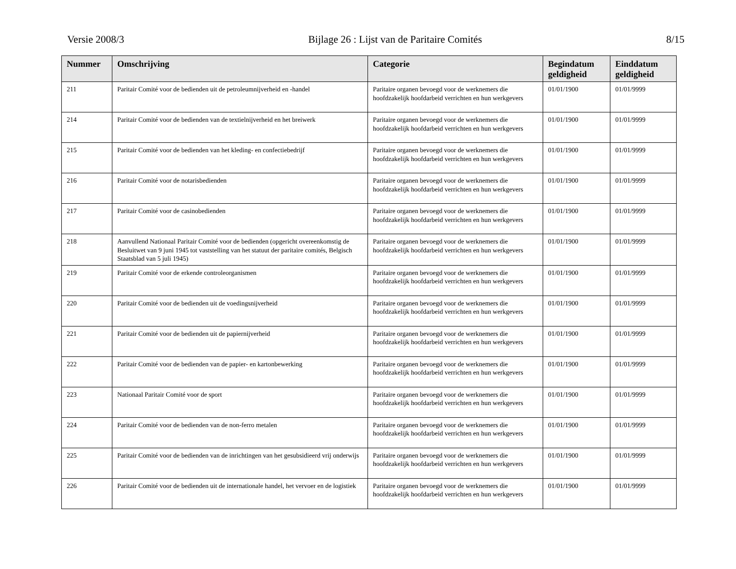Versie 2008/3 Bijlage 26 : Lijst van de Paritaire Comités 8/15
| Nummer | Omschrijving | Categorie | Begindatum geldigheid | Einddatum geldigheid |
| --- | --- | --- | --- | --- |
| 211 | Paritair Comité voor de bedienden uit de petroleumnijverheid en -handel | Paritaire organen bevoegd voor de werknemers die hoofdzakelijk hoofdarbeid verrichten en hun werkgevers | 01/01/1900 | 01/01/9999 |
| 214 | Paritair Comité voor de bedienden van de textielnijverheid en het breiwerk | Paritaire organen bevoegd voor de werknemers die hoofdzakelijk hoofdarbeid verrichten en hun werkgevers | 01/01/1900 | 01/01/9999 |
| 215 | Paritair Comité voor de bedienden van het kleding- en confectiebedrijf | Paritaire organen bevoegd voor de werknemers die hoofdzakelijk hoofdarbeid verrichten en hun werkgevers | 01/01/1900 | 01/01/9999 |
| 216 | Paritair Comité voor de notarisbedienden | Paritaire organen bevoegd voor de werknemers die hoofdzakelijk hoofdarbeid verrichten en hun werkgevers | 01/01/1900 | 01/01/9999 |
| 217 | Paritair Comité voor de casinobedienden | Paritaire organen bevoegd voor de werknemers die hoofdzakelijk hoofdarbeid verrichten en hun werkgevers | 01/01/1900 | 01/01/9999 |
| 218 | Aanvullend Nationaal Paritair Comité voor de bedienden (opgericht overeenkomstig de Besluitwet van 9 juni 1945 tot vaststelling van het statuut der paritaire comités, Belgisch Staatsblad van 5 juli 1945) | Paritaire organen bevoegd voor de werknemers die hoofdzakelijk hoofdarbeid verrichten en hun werkgevers | 01/01/1900 | 01/01/9999 |
| 219 | Paritair Comité voor de erkende controleorganismen | Paritaire organen bevoegd voor de werknemers die hoofdzakelijk hoofdarbeid verrichten en hun werkgevers | 01/01/1900 | 01/01/9999 |
| 220 | Paritair Comité voor de bedienden uit de voedingsnijverheid | Paritaire organen bevoegd voor de werknemers die hoofdzakelijk hoofdarbeid verrichten en hun werkgevers | 01/01/1900 | 01/01/9999 |
| 221 | Paritair Comité voor de bedienden uit de papiernijverheid | Paritaire organen bevoegd voor de werknemers die hoofdzakelijk hoofdarbeid verrichten en hun werkgevers | 01/01/1900 | 01/01/9999 |
| 222 | Paritair Comité voor de bedienden van de papier- en kartonbewerking | Paritaire organen bevoegd voor de werknemers die hoofdzakelijk hoofdarbeid verrichten en hun werkgevers | 01/01/1900 | 01/01/9999 |
| 223 | Nationaal Paritair Comité voor de sport | Paritaire organen bevoegd voor de werknemers die hoofdzakelijk hoofdarbeid verrichten en hun werkgevers | 01/01/1900 | 01/01/9999 |
| 224 | Paritair Comité voor de bedienden van de non-ferro metalen | Paritaire organen bevoegd voor de werknemers die hoofdzakelijk hoofdarbeid verrichten en hun werkgevers | 01/01/1900 | 01/01/9999 |
| 225 | Paritair Comité voor de bedienden van de inrichtingen van het gesubsidieerd vrij onderwijs | Paritaire organen bevoegd voor de werknemers die hoofdzakelijk hoofdarbeid verrichten en hun werkgevers | 01/01/1900 | 01/01/9999 |
| 226 | Paritair Comité voor de bedienden uit de internationale handel, het vervoer en de logistiek | Paritaire organen bevoegd voor de werknemers die hoofdzakelijk hoofdarbeid verrichten en hun werkgevers | 01/01/1900 | 01/01/9999 |